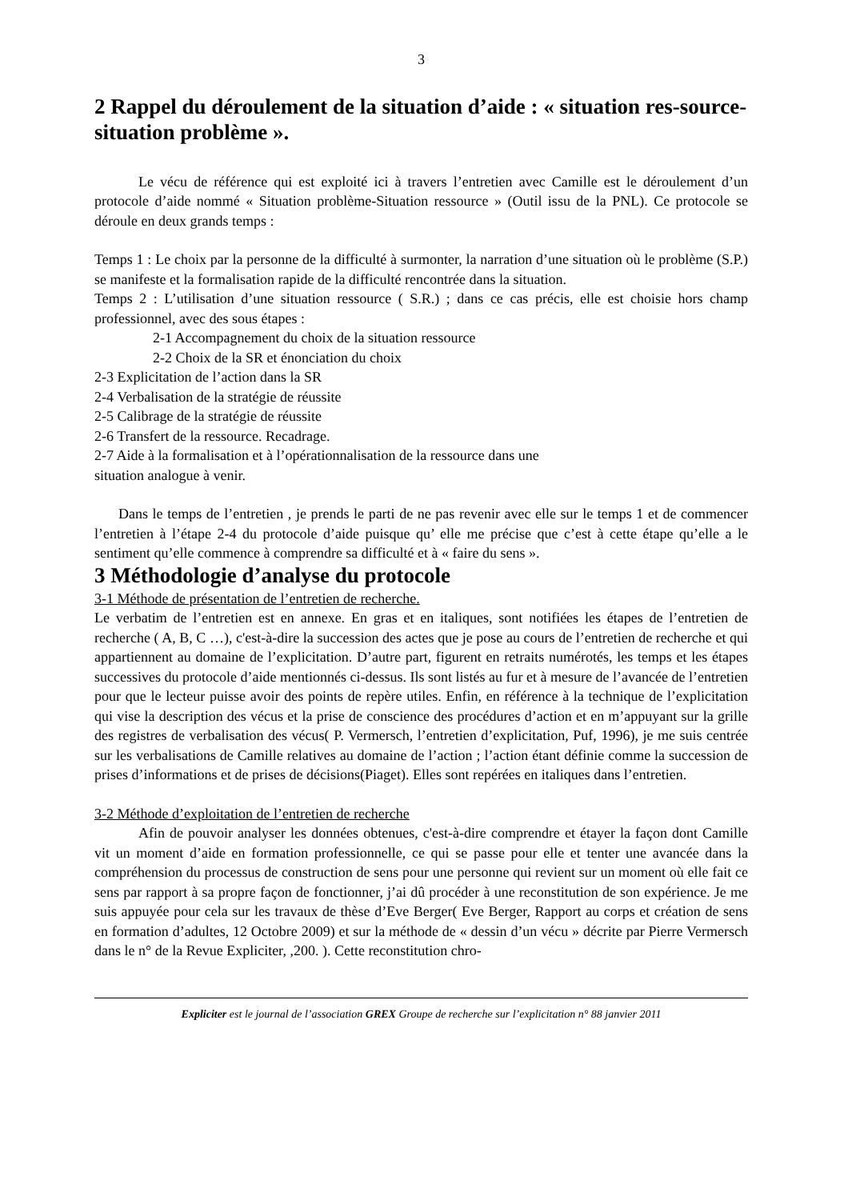3
2 Rappel du déroulement de la situation d’aide : « situation res-source-situation problème ».
Le vécu de référence qui est exploité ici à travers l’entretien avec Camille est le déroulement d’un protocole d’aide nommé « Situation problème-Situation ressource » (Outil issu de la PNL). Ce protocole se déroule en deux grands temps :
Temps 1 : Le choix par la personne de la difficulté à surmonter, la narration d’une situation où le problème (S.P.) se manifeste et la formalisation rapide de la difficulté rencontrée dans la situation.
Temps 2 : L’utilisation d’une situation ressource ( S.R.) ; dans ce cas précis, elle est choisie hors champ professionnel, avec des sous étapes :
2-1 Accompagnement du choix de la situation ressource
2-2 Choix de la SR et énonciation du choix
2-3 Explicitation de l’action dans la SR
2-4 Verbalisation de la stratégie de réussite
2-5 Calibrage de la stratégie de réussite
2-6 Transfert de la ressource. Recadrage.
2-7 Aide à la formalisation et à l’opérationnalisation de la ressource dans une
situation analogue à venir.
Dans le temps de l’entretien , je prends le parti de ne pas revenir avec elle sur le temps 1 et de commencer l’entretien à l’étape 2-4 du protocole d’aide puisque qu’ elle me précise que c’est à cette étape qu’elle a le sentiment qu’elle commence à comprendre sa difficulté et à « faire du sens ».
3 Méthodologie d’analyse du protocole
3-1 Méthode de présentation de l’entretien de recherche.
Le verbatim de l’entretien est en annexe. En gras et en italiques, sont notifiées les étapes de l’entretien de recherche ( A, B, C …), c'est-à-dire la succession des actes que je pose au cours de l’entretien de recherche et qui appartiennent au domaine de l’explicitation. D’autre part, figurent en retraits numérotés, les temps et les étapes successives du protocole d’aide mentionnés ci-dessus. Ils sont listés au fur et à mesure de l’avancée de l’entretien pour que le lecteur puisse avoir des points de repère utiles. Enfin, en référence à la technique de l’explicitation qui vise la description des vécus et la prise de conscience des procédures d’action et en m’appuyant sur la grille des registres de verbalisation des vécus( P. Vermersch, l’entretien d’explicitation, Puf, 1996), je me suis centrée sur les verbalisations de Camille relatives au domaine de l’action ; l’action étant définie comme la succession de prises d’informations et de prises de décisions(Piaget). Elles sont repérées en italiques dans l’entretien.
3-2 Méthode d’exploitation de l’entretien de recherche
Afin de pouvoir analyser les données obtenues, c'est-à-dire comprendre et étayer la façon dont Camille vit un moment d’aide en formation professionnelle, ce qui se passe pour elle et tenter une avancée dans la compréhension du processus de construction de sens pour une personne qui revient sur un moment où elle fait ce sens par rapport à sa propre façon de fonctionner, j’ai dû procéder à une reconstitution de son expérience. Je me suis appuyée pour cela sur les travaux de thèse d’Eve Berger( Eve Berger, Rapport au corps et création de sens en formation d’adultes, 12 Octobre 2009) et sur la méthode de « dessin d’un vécu » décrite par Pierre Vermersch dans le n° de la Revue Expliciter, ,200. ). Cette reconstitution chro-
Expliciter est le journal de l’association GREX Groupe de recherche sur l’explicitation n° 88 janvier 2011